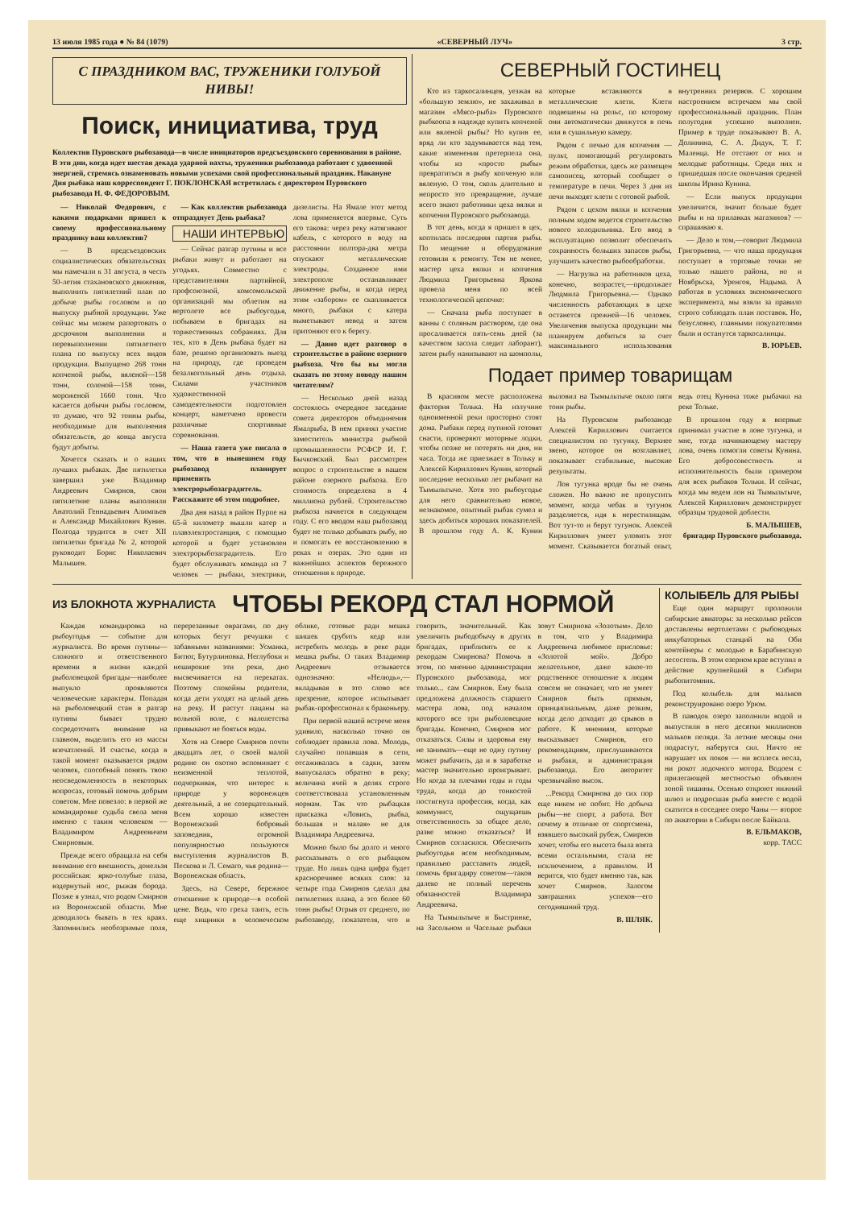13 июля 1985 года ● № 84 (1079) «СЕВЕРНЫЙ ЛУЧ» 3 стр.
С ПРАЗДНИКОМ ВАС, ТРУЖЕНИКИ ГОЛУБОЙ НИВЫ!
Поиск, инициатива, труд
Коллектив Пуровского рыбозавода—в числе инициаторов предсъездовского соревнования в районе. В эти дни, когда идет шестая декада ударной вахты, труженики рыбозавода работают с удвоенной энергией, стремясь ознаменовать новыми успехами свой профессиональный праздник. Накануне Дня рыбака наш корреспондент Г. ПОКЛОНСКАЯ встретилась с директором Пуровского рыбозавода Н. Ф. ФЕДОРОВЫМ.
— Николай Федорович, с какими подарками пришел к своему профессиональному празднику ваш коллектив?
— В предсъездовских социалистических обязательствах мы намечали к 31 августа, в честь 50-летия стахановского движения, выполнить пятилетний план по добыче рыбы гословом и по выпуску рыбной продукции. Уже сейчас мы можем рапортовать о досрочном выполнении и перевыполнении пятилетнего плана по выпуску всех видов продукции. Выпущено 268 тонн копченой рыбы, вяленой—158 тонн, соленой—158 тонн, мороженой 1660 тонн. Что касается добычи рыбы гословом, то думаю, что 92 тонны рыбы, необходимые для выполнения обязательств, до конца августа будут добыты.
Хочется сказать и о наших лучших рыбаках. Две пятилетки завершил уже Владимир Андреевич Смирнов, свои пятилетние планы выполнили Анатолий Геннадьевич Алимпьев и Александр Михайлович Кунин. Полгода трудится в счет XII пятилетки бригада № 2, которой руководит Борис Николаевич Малышев.
— Как коллектив рыбозавода отпразднует День рыбака?
НАШИ ИНТЕРВЬЮ
— Сейчас разгар путины и все рыбаки живут и работают на угодьях. Совместно с представителями партийной, профсоюзной, комсомольской организаций мы облетим на вертолете все рыбоугодья, побываем в бригадах на торжественных собраниях. Для тех, кто в День рыбака будет на базе, решено организовать выезд на природу, где проведем безалкогольный день отдыха. Силами участников художественной самодеятельности подготовлен концерт, наметчено провести различные спортивные соревнования.
— Наша газета уже писала о том, что в нынешнем году рыбозавод планирует применить электрорыбозаградитель. Расскажите об этом подробнее.
Два дня назад в район Пурпе на 65-й километр вышли катер и плавэлектростанция, с помощью которой и будет установлен электрорыбозаградитель. Его будет обслуживать команда из 7 человек — рыбаки, электрики, дизелисты. На Ямале этот метод лова применяется впервые. Суть его такова: через реку натягивают кабель, с которого в воду на расстоянии полтора-два метра опускают металлические электроды. Созданное ими электрополе останавливает движение рыбы, и когда перед этим «забором» ее скапливается много, рыбаки с катера выметывают невод и затем притоняют его к берегу.
— Давно идет разговор о строительстве в районе озерного рыбхоза. Что бы вы могли сказать по этому поводу нашим читателям?
— Несколько дней назад состоялось очередное заседание совета директоров объединения Ямалрыба. В нем принял участие заместитель министра рыбной промышленности РСФСР И. Г. Бычковский. Был рассмотрен вопрос о строительстве в нашем районе озерного рыбхоза. Его стоимость определена в 4 миллиона рублей. Строительство рыбхоза начнется в следующем году. С его вводом наш рыбозавод будет не только добывать рыбу, но и помогать ее восстановлению в реках и озерах. Это один из важнейших аспектов бережного отношения к природе.
СЕВЕРНЫЙ ГОСТИНЕЦ
Кто из таркосалинцев, уезжая на «большую землю», не захаживал в магазин «Мясо-рыба» Пуровского рыбкоопа в надежде купить копченой или вяленой рыбы? Но купив ее, вряд ли кто задумывается над тем, какие изменения претерпела она, чтобы из «просто рыбы» превратиться в рыбу копченую или вяленую. О том, сколь длительно и непросто это превращение, лучше всего знают работники цеха вялки и копчения Пуровского рыбозавода.
В тот день, когда я пришел в цех, коптилась последняя партия рыбы. По мещение и оборудование готовили к ремонту. Тем не менее, мастер цеха вялки и копчения Людмила Григорьевна Яркова провела меня по всей технологической цепочке:
— Сначала рыба поступает в ванны с соляным раствором, где она просаливается пять-семь дней (за качеством засола следит лаборант), затем рыбу нанизывают на шомполы, которые вставляются в металлические клети. Клети подвешены на рельс, по которому они автоматически движутся в печь или в сушильную камеру.
Рядом с печью для копчения — пульт, помогающий регулировать режим обработки, здесь же размещен самописец, который сообщает о температуре в печи. Через 3 дня из печи выходят клети с готовой рыбой.
Рядом с цехом вялки и копчения полным ходом ведется строительство нового холодильника. Его ввод в эксплуатацию позволит обеспечить сохранность больших запасов рыбы, улучшить качество рыбообработки.
— Нагрузка на работников цеха, конечно, возрастет,—продолжает Людмила Григорьевна.— Однако численность работающих в цехе останется прежней—16 человек. Увеличения выпуска продукции мы планируем добиться за счет максимального использования внутренних резервов. С хорошим настроением встречаем мы свой профессиональный праздник. План полугодия успешно выполнен. Пример в труде показывают В. А. Долинина, С. А. Дидук, Т. Г. Маленца. Не отстают от них и молодые работницы. Среди них и пришедшая после окончания средней школы Ирина Кунина.
— Если выпуск продукции увеличится, значит больше будет рыбы и на прилавках магазинов? —спрашиваю я.
— Дело в том,—говорит Людмила Григорьевна, — что наша продукция поступает в торговые точки не только нашего района, но и Ноябрьска, Уренгоя, Надыма. А работая в условиях экономического эксперимента, мы взяли за правило строго соблюдать план поставок. Но, безусловно, главными покупателями были и останутся таркосалинцы.
В. ЮРЬЕВ.
Подает пример товарищам
В красивом месте расположена фактория Толька. На излучине одноименной реки просторно стоят дома. Рыбаки перед путиной готовят снасти, проверяют моторные лодки, чтобы позже не потерять ни дня, ни часа. Тогда же приезжает в Тольку и Алексей Кириллович Кунин, который последние несколько лет рыбачит на Тымыльтыче. Хотя это рыбоугодье для него сравнительно новое, незнакомое, опытный рыбак сумел и здесь добиться хороших показателей. В прошлом году А. К. Кунин выловил на Тымыльтыче около пяти тонн рыбы.
На Пуровском рыбозаводе Алексей Кириллович считается специалистом по тугунку. Верхнее звено, которое он возглавляет, показывает стабильные, высокие результаты.
Лов тугунка вроде бы не очень сложен. Но важно не пропустить момент, когда чебак и тугунок разделяется, идя к нерестилищам. Вот тут-то и берут тугунок. Алексей Кириллович умеет уловить этот момент. Сказывается богатый опыт, ведь отец Кунина тоже рыбачил на реке Тольке.
В прошлом году я впервые принимал участие в лове тугунка, и мне, тогда начинающему мастеру лова, очень помогли советы Кунина. Его добросовестность и исполнительность были примером для всех рыбаков Тольки. И сейчас, когда мы ведем лов на Тымыльтыче, Алексей Кириллович демонстрирует образцы трудовой доблести.
Б. МАЛЫШЕВ,
бригадир Пуровского рыбозавода.
ИЗ БЛОКНОТА ЖУРНАЛИСТА
ЧТОБЫ РЕКОРД СТАЛ НОРМОЙ
Каждая командировка на рыбоугодья — событие для журналиста. Во время путины—сложного и ответственного времени в жизни каждой рыболовецкой бригады—наиболее выпукло проявляются человеческие характеры. Попадая на рыболовецкий стан в разгар путины бывает трудно сосредоточить внимание на главном, выделить его из массы впечатлений. И счастье, когда в такой момент оказывается рядом человек, способный понять твою неосведомленность в некоторых вопросах, готовый помочь добрым советом. Мне повезло: в первой же командировке судьба свела меня именно с таким человеком — Владимиром Андреевичем Смирновым.
Прежде всего обращала на себя внимание его внешность, донельзя российская: ярко-голубые глаза, вздернутый нос, рыжая борода. Позже я узнал, что родом Смирнов из Воронежской области. Мне доводилось бывать в тех краях. Запомнились необозримые поля, перерезанные оврагами, по дну которых бегут речушки с забавными названиями: Усманка, Битюг, Бутурлиновка. Неглубоки и неширокие эти реки, дно высвечивается на перекатах. Поэтому спокойны родители, когда дети уходят на целый день на реку. И растут пацаны на вольной воле, с малолетства привыкают не бояться воды.
Хотя на Севере Смирнов почти двадцать лет, о своей малой родине он охотно вспоминает с неизменной теплотой, подчеркивая, что интерес к природе у воронежцев деятельный, а не созерцательный. Всем хорошо известен Воронежский бобровый заповедник, огромной популярностью пользуются выступления журналистов В. Пескова и Л. Семаго, чья родина—Воронежская область.
Здесь, на Севере, бережное отношение к природе—в особой цене. Ведь, что греха таить, есть еще хищники в человеческом облике, готовые ради мешка шишек срубить кедр или истребить молодь в реке ради мешка рыбы. О таких Владимир Андреевич отзывается однозначно: «Нелюдь»,— вкладывая в это слово все презрение, которое испытывает рыбак-профессионал к браконьеру.
При первой нашей встрече меня удивило, насколько точно он соблюдает правила лова. Молодь, случайно попавшая в сети, отсаживалась в садки, затем выпускалась обратно в реку; величина ячей в делях строго соответствовала установленным нормам. Так что рыбацкая присказка «Ловись, рыбка, большая и малая» не для Владимира Андреевича.
Можно было бы долго и много рассказывать о его рыбацком труде. Но лишь одна цифра будет красноречивее всяких слов: за четыре года Смирнов сделал два пятилетних плана, а это более 60 тонн рыбы! Отрыв от среднего, по рыбозаводу, показателя, что и говорить, значительный. Как увеличить рыбодобычу в других бригадах, приблизить ее к рекордам Смирнова? Помочь в этом, по мнению администрации Пуровского рыбозавода, мог только... сам Смирнов. Ему была предложена должность старшего мастера лова, под началом которого все три рыболовецкие бригады. Конечно, Смирнов мог отказаться. Силы и здоровья ему не занимать—еще не одну путину может рыбачить, да и в заработке мастер значительно проигрывает. Но когда за плечами годы и годы труда, когда до тонкостей постигнута профессия, когда, как коммунист, ощущаешь ответственность за общее дело, разве можно отказаться? И Смирнов согласился. Обеспечить рыбоугодья всем необходимым, правильно расставить людей, помочь бригадиру советом—таков далеко не полный перечень обязанностей Владимира Андреевича.
На Тымыльтыче и Быстринке, на Засольном и Часельке рыбаки зовут Смирнова «Золотым». Дело в том, что у Владимира Андреевича любимое присловье: «Золотой мой». Добро желательное, даже какое-то родственное отношение к людям совсем не означает, что не умеет Смирнов быть прямым, принципиальным, даже резким, когда дело доходит до срывов в работе. К мнениям, которые высказывает Смирнов, его рекомендациям, прислушиваются и рыбаки, и администрация рыбозавода. Его авторитет чрезвычайно высок.
...Рекорд Смирнова до сих пор еще никем не побит. Но добыча рыбы—не спорт, а работа. Вот почему в отличие от спортсмена, взявшего высокий рубеж, Смирнов хочет, чтобы его высота была взята всеми остальными, стала не исключением, а правилом. И верится, что будет именно так, как хочет Смирнов. Залогом завтрашних успехов—его сегодняшний труд.
В. ШЛЯК.
КОЛЫБЕЛЬ ДЛЯ РЫБЫ
Еще один маршрут проложили сибирские авиаторы: за несколько рейсов доставлены вертолетами с рыбоводных инкубаторных станций на Оби контейнеры с молодью в Барабинскую лесостепь. В этом озерном крае вступил в действие крупнейший в Сибири рыбопитомник.
Под колыбель для мальков реконструировано озеро Урюм.
В паводок озеро заполнили водой и выпустили в него десятки миллионов мальков пеляди. За летние месяцы они подрастут, наберутся сил. Ничто не нарушает их покоя — ни всплеск весла, ни рокот лодочного мотора. Водоем с прилегающей местностью объявлен зоной тишины. Осенью откроют нижний шлюз и подросшая рыба вместе с водой скатится в соседнее озеро Чаны — второе по акватории в Сибири после Байкала.
В. ЕЛЬМАКОВ,
корр. ТАСС